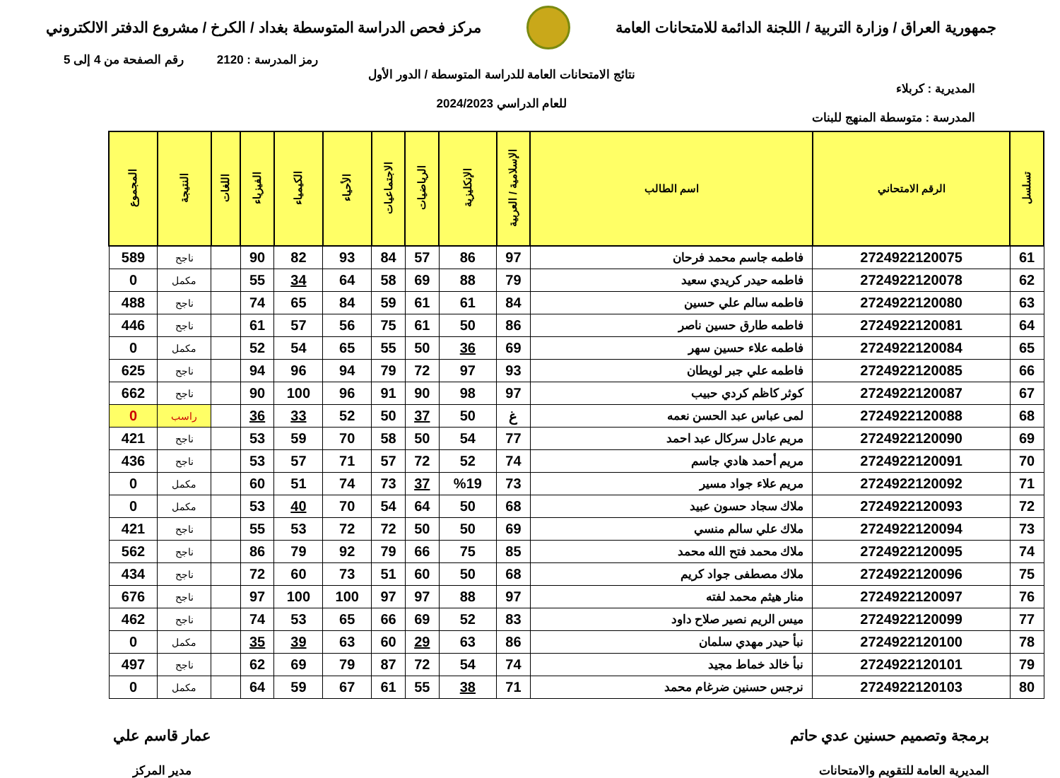جمهورية العراق / وزارة التربية / اللجنة الدائمة للامتحانات العامة
مركز فحص الدراسة المتوسطة بغداد / الكرخ / مشروع الدفتر الالكتروني
رمز المدرسة : 2120 رقم الصفحة من 4 إلى 5
المديرية : كربلاء
المدرسة : متوسطة المنهج للبنات
نتائج الامتحانات العامة للدراسة المتوسطة / الدور الأول
للعام الدراسي 2024/2023
| تسلسل | الرقم الامتحاني | اسم الطالب | الإسلامية / العربية | الإنكليزية | الرياضيات | الاجتماعيات | الأحياء | الكيمياء | الفيزياء | اللغات | النتيجة | المجموع |
| --- | --- | --- | --- | --- | --- | --- | --- | --- | --- | --- | --- | --- |
| 61 | 2724922120075 | فاطمه جاسم محمد فرحان | 97 | 86 | 57 | 84 | 93 | 82 | 90 | | ناجح | 589 |
| 62 | 2724922120078 | فاطمه حيدر كريدي سعيد | 79 | 88 | 69 | 58 | 64 | 34 | 55 | | مكمل | 0 |
| 63 | 2724922120080 | فاطمه سالم علي حسين | 84 | 61 | 61 | 59 | 84 | 65 | 74 | | ناجح | 488 |
| 64 | 2724922120081 | فاطمه طارق حسين ناصر | 86 | 50 | 61 | 75 | 56 | 57 | 61 | | ناجح | 446 |
| 65 | 2724922120084 | فاطمه علاء حسين سهر | 69 | 36 | 50 | 55 | 65 | 54 | 52 | | مكمل | 0 |
| 66 | 2724922120085 | فاطمه علي جبر لويطان | 93 | 97 | 72 | 79 | 94 | 96 | 94 | | ناجح | 625 |
| 67 | 2724922120087 | كوثر كاظم كردي حبيب | 97 | 98 | 90 | 91 | 96 | 100 | 90 | | ناجح | 662 |
| 68 | 2724922120088 | لمى عباس عبد الحسن نعمه | غ | 50 | 37 | 50 | 52 | 33 | 36 | | راسب | 0 |
| 69 | 2724922120090 | مريم عادل سركال عبد احمد | 77 | 54 | 50 | 58 | 70 | 59 | 53 | | ناجح | 421 |
| 70 | 2724922120091 | مريم أحمد هادي جاسم | 74 | 52 | 72 | 57 | 71 | 57 | 53 | | ناجح | 436 |
| 71 | 2724922120092 | مريم علاء جواد مسير | 73 | %19 | 37 | 73 | 74 | 51 | 60 | | مكمل | 0 |
| 72 | 2724922120093 | ملاك سجاد حسون عبيد | 68 | 50 | 64 | 54 | 70 | 40 | 53 | | مكمل | 0 |
| 73 | 2724922120094 | ملاك علي سالم منسي | 69 | 50 | 50 | 72 | 72 | 53 | 55 | | ناجح | 421 |
| 74 | 2724922120095 | ملاك محمد فتح الله محمد | 85 | 75 | 66 | 79 | 92 | 79 | 86 | | ناجح | 562 |
| 75 | 2724922120096 | ملاك مصطفى جواد كريم | 68 | 50 | 60 | 51 | 73 | 60 | 72 | | ناجح | 434 |
| 76 | 2724922120097 | منار هيثم محمد لفته | 97 | 88 | 97 | 97 | 100 | 100 | 97 | | ناجح | 676 |
| 77 | 2724922120099 | ميس الريم نصير صلاح داود | 83 | 52 | 69 | 66 | 65 | 53 | 74 | | ناجح | 462 |
| 78 | 2724922120100 | نبأ حيدر مهدي سلمان | 86 | 63 | 29 | 60 | 63 | 39 | 35 | | مكمل | 0 |
| 79 | 2724922120101 | نبأ خالد خماط مجيد | 74 | 54 | 72 | 87 | 79 | 69 | 62 | | ناجح | 497 |
| 80 | 2724922120103 | نرجس حسنين ضرغام محمد | 71 | 38 | 55 | 61 | 67 | 59 | 64 | | مكمل | 0 |
برمجة وتصميم حسنين عدي حاتم
المديرية العامة للتقويم والامتحانات
عمار قاسم علي
مدير المركز